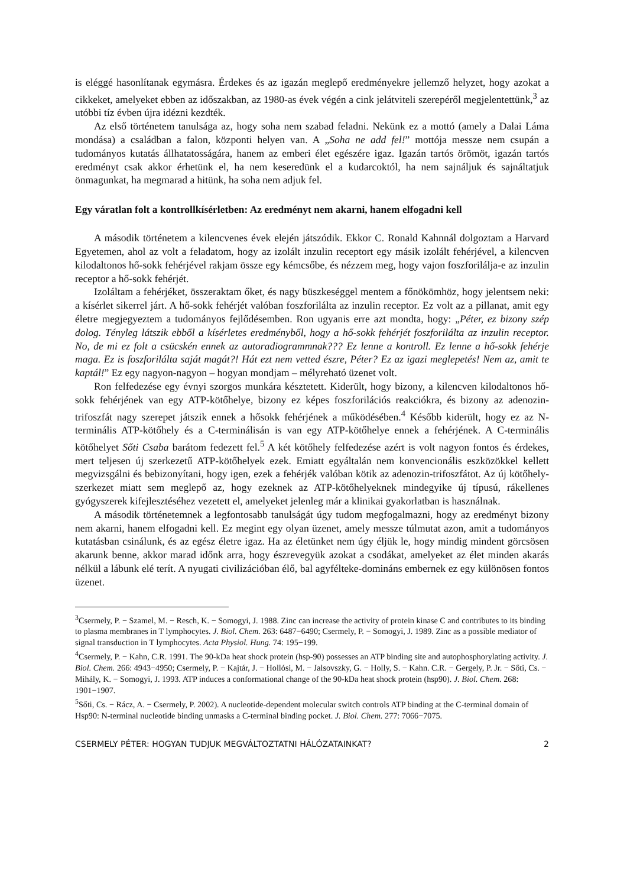is eléggé hasonlítanak egymásra. Érdekes és az igazán meglepő eredményekre jellemző helyzet, hogy azokat a cikkeket, amelyeket ebben az időszakban, az 1980-as évek végén a cink jelátviteli szerepéről megjelentettünk,<sup>3</sup> az utóbbi tíz évben újra idézni kezdték.
Az első történetem tanulsága az, hogy soha nem szabad feladni. Nekünk ez a mottó (amely a Dalai Láma mondása) a családban a falon, központi helyen van. A „Soha ne add fel!” mottója messze nem csupán a tudományos kutatás állhatatosságára, hanem az emberi élet egészére igaz. Igazán tartós örömöt, igazán tartós eredményt csak akkor érhetünk el, ha nem keseredünk el a kudarcoktól, ha nem sajnáljuk és sajnáltatjuk önmagunkat, ha megmarad a hitünk, ha soha nem adjuk fel.
Egy váratlan folt a kontrollkísérletben: Az eredményt nem akarni, hanem elfogadni kell
A második történetem a kilencvenes évek elején játszódik. Ekkor C. Ronald Kahnnál dolgoztam a Harvard Egyetemen, ahol az volt a feladatom, hogy az izolált inzulin receptort egy másik izolált fehérjével, a kilencven kilodaltonos hő-sokk fehérjével rakjam össze egy kémcsőbe, és nézzem meg, hogy vajon foszforilálja-e az inzulin receptor a hő-sokk fehérjét.
Izoláltam a fehérjéket, összeraktam őket, és nagy büszkeséggel mentem a főnökömhöz, hogy jelentsem neki: a kísérlet sikerrel járt. A hő-sokk fehérjét valóban foszforilálta az inzulin receptor. Ez volt az a pillanat, amit egy életre megjegyeztem a tudományos fejlődésemben. Ron ugyanis erre azt mondta, hogy: „Péter, ez bizony szép dolog. Tényleg látszik ebből a kísérletes eredményből, hogy a hő-sokk fehérjét foszforilálta az inzulin receptor. No, de mi ez folt a csücskén ennek az autoradiogrammnak??? Ez lenne a kontroll. Ez lenne a hő-sokk fehérje maga. Ez is foszforilálta saját magát?! Hát ezt nem vetted észre, Péter? Ez az igazi meglepetés! Nem az, amit te kaptál!” Ez egy nagyon-nagyon – hogyan mondjam – mélyreható üzenet volt.
Ron felfedezése egy évnyi szorgos munkára késztetett. Kiderült, hogy bizony, a kilencven kilodaltonos hő-sokk fehérjének van egy ATP-kötőhelye, bizony ez képes foszforilációs reakciókra, és bizony az adenozin-trifoszfát nagy szerepet játszik ennek a hősokk fehérjének a működésében.<sup>4</sup> Később kiderült, hogy ez az N-terminális ATP-kötőhely és a C-terminálisán is van egy ATP-kötőhelye ennek a fehérjének. A C-terminális kötőhelyet Sőti Csaba barátom fedezett fel.<sup>5</sup> A két kötőhely felfedezése azért is volt nagyon fontos és érdekes, mert teljesen új szerkezetű ATP-kötőhelyek ezek. Emiatt egyáltalán nem konvencionális eszközökkel kellett megvizsgálni és bebizonyítani, hogy igen, ezek a fehérjék valóban kötik az adenozin-trifoszfátot. Az új kötőhely-szerkezet miatt sem meglepő az, hogy ezeknek az ATP-kötőhelyeknek mindegyike új típusú, rákellenes gyógyszerek kifejlesztéséhez vezetett el, amelyeket jelenleg már a klinikai gyakorlatban is használnak.
A második történetemnek a legfontosabb tanulságát úgy tudom megfogalmazni, hogy az eredményt bizony nem akarni, hanem elfogadni kell. Ez megint egy olyan üzenet, amely messze túlmutat azon, amit a tudományos kutatásban csinálunk, és az egész életre igaz. Ha az életünket nem úgy éljük le, hogy mindig mindent görcsösen akarunk benne, akkor marad időnk arra, hogy észrevegyük azokat a csodákat, amelyeket az élet minden akarás nélkül a lábunk elé terít. A nyugati civilizációban élő, bal agyfélteke-domináns embernek ez egy különösen fontos üzenet.
<sup>3</sup> Csermely, P. − Szamel, M. − Resch, K. − Somogyi, J. 1988. Zinc can increase the activity of protein kinase C and contributes to its binding to plasma membranes in T lymphocytes. J. Biol. Chem. 263: 6487−6490; Csermely, P. − Somogyi, J. 1989. Zinc as a possible mediator of signal transduction in T lymphocytes. Acta Physiol. Hung. 74: 195−199.
<sup>4</sup> Csermely, P. − Kahn, C.R. 1991. The 90-kDa heat shock protein (hsp-90) possesses an ATP binding site and autophosphorylating activity. J. Biol. Chem. 266: 4943−4950; Csermely, P. − Kajtár, J. − Hollósi, M. − Jalsovszky, G. − Holly, S. − Kahn. C.R. − Gergely, P. Jr. − Sőti, Cs. − Mihály, K. − Somogyi, J. 1993. ATP induces a conformational change of the 90-kDa heat shock protein (hsp90). J. Biol. Chem. 268: 1901−1907.
<sup>5</sup> Sőti, Cs. − Rácz, A. − Csermely, P. 2002). A nucleotide-dependent molecular switch controls ATP binding at the C-terminal domain of Hsp90: N-terminal nucleotide binding unmasks a C-terminal binding pocket. J. Biol. Chem. 277: 7066−7075.
CSERMELY PÉTER: HOGYAN TUDJUK MEGVÁLTOZTATNI HÁLÓZATAINKAT? 2